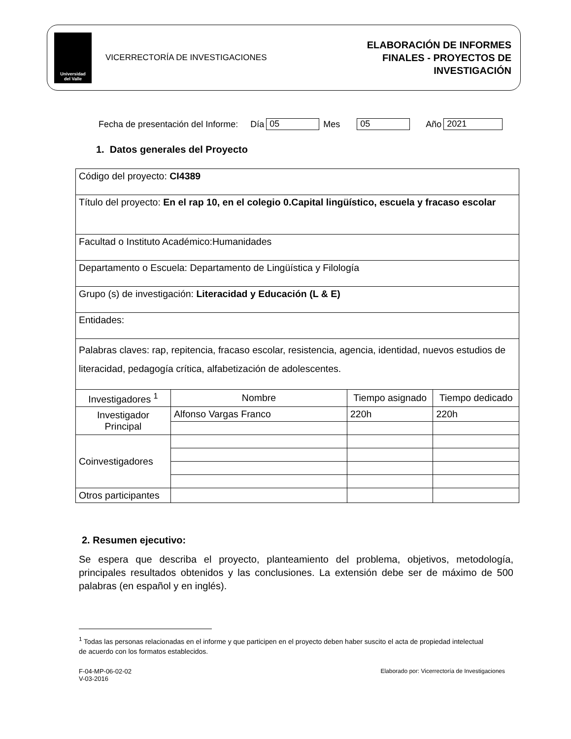Universidad
del Valle
VICERRECTORÍA DE INVESTIGACIONES
ELABORACIÓN DE INFORMES
FINALES - PROYECTOS DE
INVESTIGACIÓN
Fecha de presentación del Informe: Día 05 Mes 05 Año 2021
1. Datos generales del Proyecto
| Código del proyecto: CI4389 | | | |
| Título del proyecto: En el rap 10, en el colegio 0.Capital lingüístico, escuela y fracaso escolar | | | |
| Facultad o Instituto Académico:Humanidades | | | |
| Departamento o Escuela: Departamento de Lingüística y Filología | | | |
| Grupo (s) de investigación: Literacidad y Educación (L & E) | | | |
| Entidades: | | | |
| Palabras claves: rap, repitencia, fracaso escolar, resistencia, agencia, identidad, nuevos estudios de literacidad, pedagogía crítica, alfabetización de adolescentes. | | | |
| Investigadores <sup>1</sup> | Nombre | Tiempo asignado | Tiempo dedicado |
| Investigador Principal | Alfonso Vargas Franco | 220h | 220h |
| Coinvestigadores | | | |
| Otros participantes | | | |
2. Resumen ejecutivo:
Se espera que describa el proyecto, planteamiento del problema, objetivos, metodología, principales resultados obtenidos y las conclusiones. La extensión debe ser de máximo de 500 palabras (en español y en inglés).
<sup>1</sup> Todas las personas relacionadas en el informe y que participen en el proyecto deben haber suscito el acta de propiedad intelectual de acuerdo con los formatos establecidos.
F-04-MP-06-02-02
V-03-2016
Elaborado por: Vicerrectoría de Investigaciones